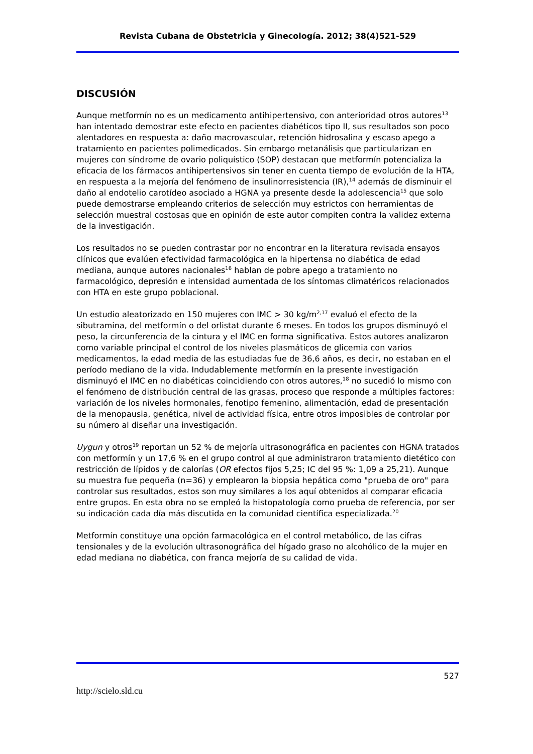Revista Cubana de Obstetricia y Ginecología. 2012; 38(4)521-529
DISCUSIÓN
Aunque metformín no es un medicamento antihipertensivo, con anterioridad otros autores<sup>13</sup> han intentado demostrar este efecto en pacientes diabéticos tipo II, sus resultados son poco alentadores en respuesta a: daño macrovascular, retención hidrosalina y escaso apego a tratamiento en pacientes polimedicados. Sin embargo metanálisis que particularizan en mujeres con síndrome de ovario poliquístico (SOP) destacan que metformín potencializa la eficacia de los fármacos antihipertensivos sin tener en cuenta tiempo de evolución de la HTA, en respuesta a la mejoría del fenómeno de insulinorresistencia (IR),<sup>14</sup> además de disminuir el daño al endotelio carotídeo asociado a HGNA ya presente desde la adolescencia<sup>15</sup> que solo puede demostrarse empleando criterios de selección muy estrictos con herramientas de selección muestral costosas que en opinión de este autor compiten contra la validez externa de la investigación.
Los resultados no se pueden contrastar por no encontrar en la literatura revisada ensayos clínicos que evalúen efectividad farmacológica en la hipertensa no diabética de edad mediana, aunque autores nacionales<sup>16</sup> hablan de pobre apego a tratamiento no farmacológico, depresión e intensidad aumentada de los síntomas climatéricos relacionados con HTA en este grupo poblacional.
Un estudio aleatorizado en 150 mujeres con IMC > 30 kg/m<sup>2,17</sup> evaluó el efecto de la sibutramina, del metformín o del orlistat durante 6 meses. En todos los grupos disminuyó el peso, la circunferencia de la cintura y el IMC en forma significativa. Estos autores analizaron como variable principal el control de los niveles plasmáticos de glicemia con varios medicamentos, la edad media de las estudiadas fue de 36,6 años, es decir, no estaban en el período mediano de la vida. Indudablemente metformín en la presente investigación disminuyó el IMC en no diabéticas coincidiendo con otros autores,<sup>18</sup> no sucedió lo mismo con el fenómeno de distribución central de las grasas, proceso que responde a múltiples factores: variación de los niveles hormonales, fenotipo femenino, alimentación, edad de presentación de la menopausia, genética, nivel de actividad física, entre otros imposibles de controlar por su número al diseñar una investigación.
Uygun y otros<sup>19</sup> reportan un 52 % de mejoría ultrasonográfica en pacientes con HGNA tratados con metformín y un 17,6 % en el grupo control al que administraron tratamiento dietético con restricción de lípidos y de calorías (OR efectos fijos 5,25; IC del 95 %: 1,09 a 25,21). Aunque su muestra fue pequeña (n=36) y emplearon la biopsia hepática como "prueba de oro" para controlar sus resultados, estos son muy similares a los aquí obtenidos al comparar eficacia entre grupos. En esta obra no se empleó la histopatología como prueba de referencia, por ser su indicación cada día más discutida en la comunidad científica especializada.<sup>20</sup>
Metformín constituye una opción farmacológica en el control metabólico, de las cifras tensionales y de la evolución ultrasonográfica del hígado graso no alcohólico de la mujer en edad mediana no diabética, con franca mejoría de su calidad de vida.
527
http://scielo.sld.cu